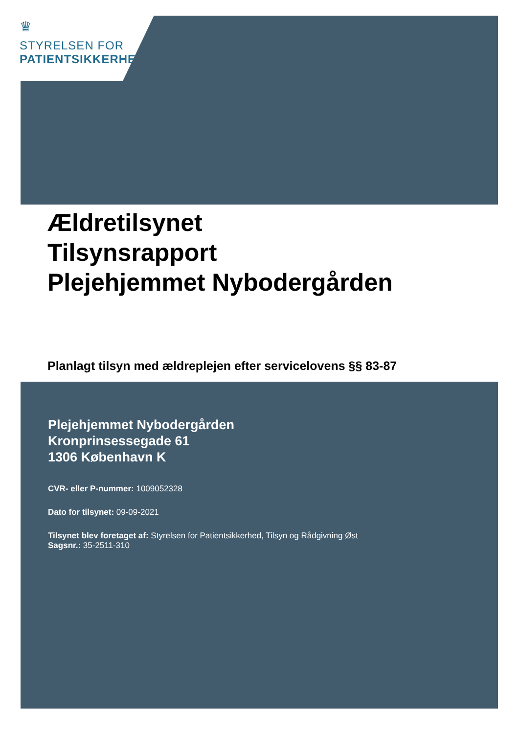♛
STYRELSEN FOR
PATIENTSIKKERHED
Ældretilsynet
Tilsynsrapport
Plejehjemmet Nybodergården
Planlagt tilsyn med ældreplejen efter servicelovens §§ 83-87
Plejehjemmet Nybodergården
Kronprinsessegade 61
1306 København K
CVR- eller P-nummer: 1009052328
Dato for tilsynet: 09-09-2021
Tilsynet blev foretaget af: Styrelsen for Patientsikkerhed, Tilsyn og Rådgivning Øst
Sagsnr.: 35-2511-310